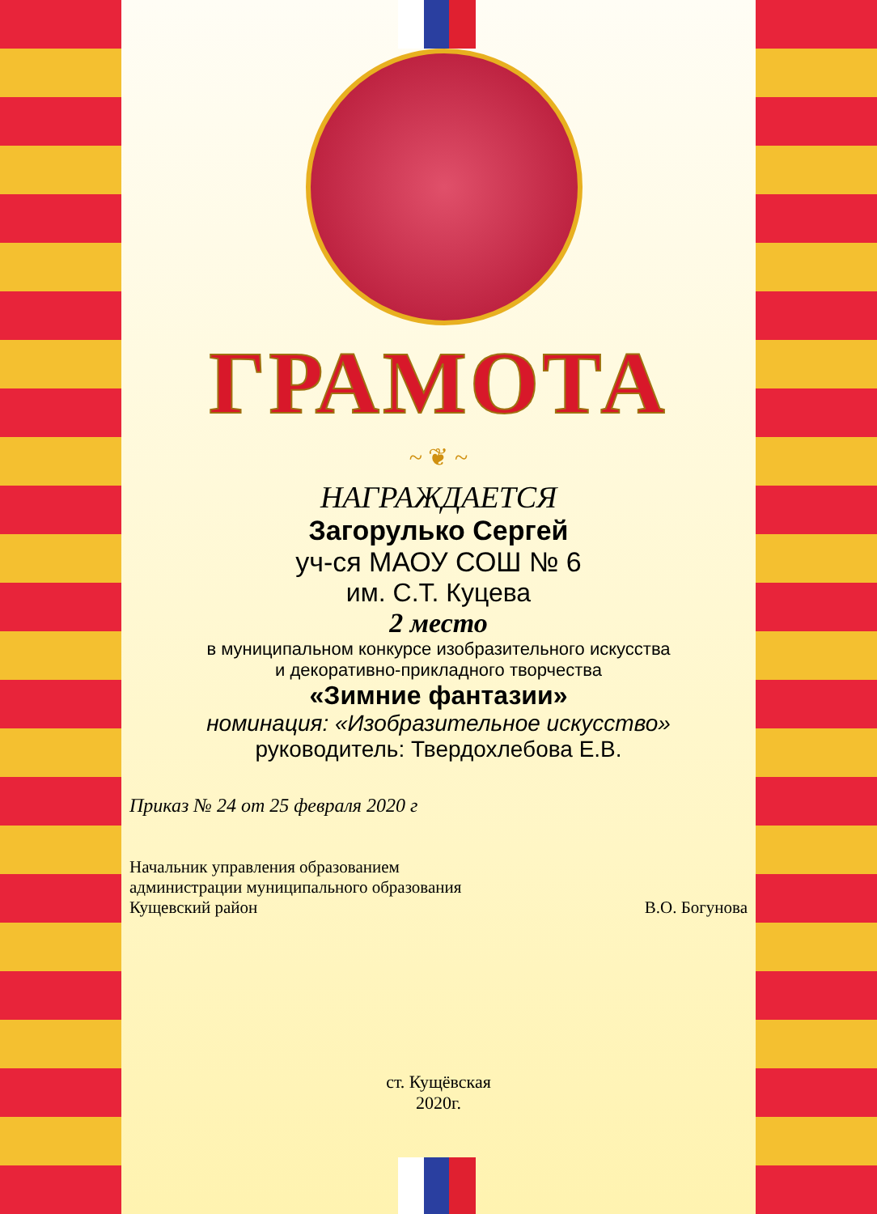ГРАМОТА
~ ❦ ~
НАГРАЖДАЕТСЯ
Загорулько Сергей
уч-ся МАОУ СОШ № 6
им. С.Т. Куцева
2 место
в муниципальном конкурсе изобразительного искусства
и декоративно-прикладного творчества
«Зимние фантазии»
номинация: «Изобразительное искусство»
руководитель: Твердохлебова Е.В.
Приказ № 24 от 25 февраля 2020 г
Начальник управления образованием
администрации муниципального образования
Кущевский район В.О. Богунова
ст. Кущёвская
2020г.